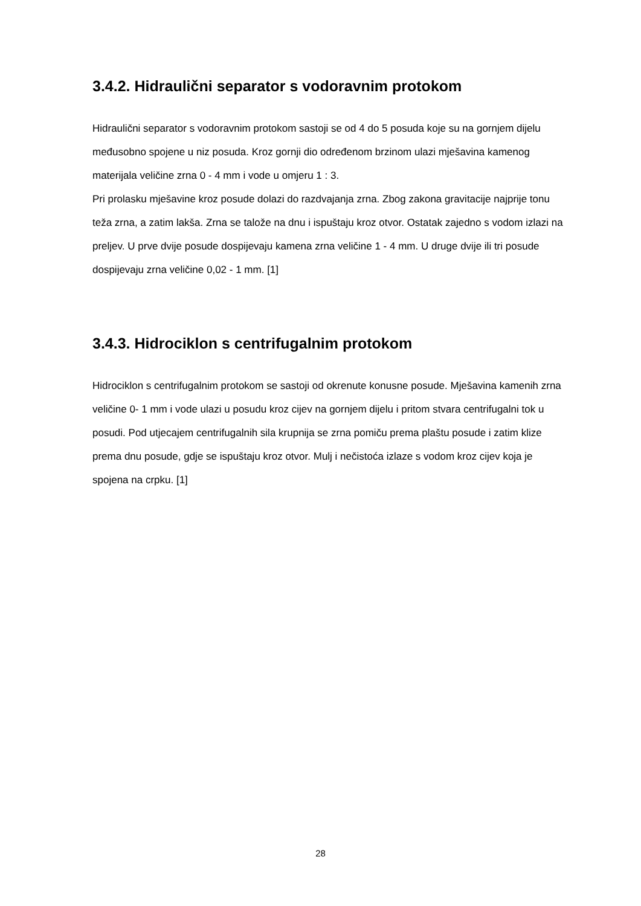3.4.2. Hidraulični separator s vodoravnim protokom
Hidraulični separator s vodoravnim protokom sastoji se od 4 do 5 posuda koje su na gornjem dijelu međusobno spojene u niz posuda. Kroz gornji dio određenom brzinom ulazi mješavina kamenog materijala veličine zrna 0 - 4 mm i vode u omjeru 1 : 3.
Pri prolasku mješavine kroz posude dolazi do razdvajanja zrna. Zbog zakona gravitacije najprije tonu teža zrna, a zatim lakša. Zrna se talože na dnu i ispuštaju kroz otvor. Ostatak zajedno s vodom izlazi na preljev. U prve dvije posude dospijevaju kamena zrna veličine 1 - 4 mm. U druge dvije ili tri posude dospijevaju zrna veličine 0,02 - 1 mm. [1]
3.4.3. Hidrociklon s centrifugalnim protokom
Hidrociklon s centrifugalnim protokom se sastoji od okrenute konusne posude. Mješavina kamenih zrna veličine 0- 1 mm i vode ulazi u posudu kroz cijev na gornjem dijelu i pritom stvara centrifugalni tok u posudi. Pod utjecajem centrifugalnih sila krupnija se zrna pomiču prema plaštu posude i zatim klize prema dnu posude, gdje se ispuštaju kroz otvor. Mulj i nečistoća izlaze s vodom kroz cijev koja je spojena na crpku. [1]
28